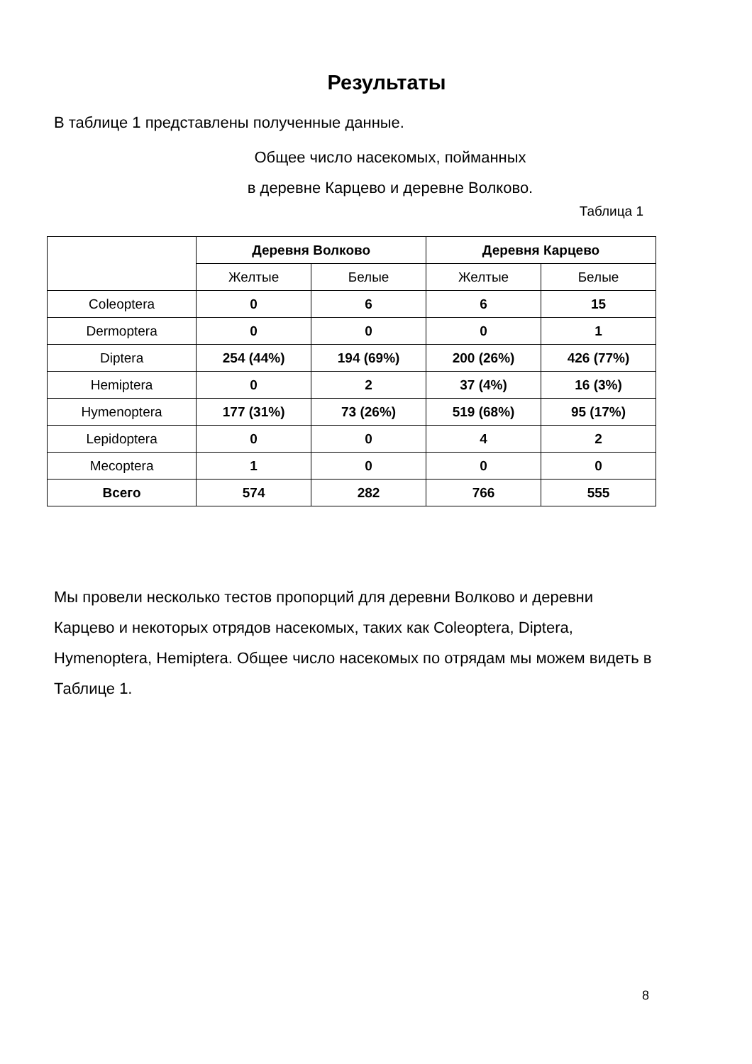Результаты
В таблице 1 представлены полученные данные.
Общее число насекомых, пойманных
в деревне Карцево и деревне Волково.
Таблица 1
| | Деревня Волково | | Деревня Карцево | |
| --- | --- | --- | --- | --- |
| | Желтые | Белые | Желтые | Белые |
| Coleoptera | 0 | 6 | 6 | 15 |
| Dermoptera | 0 | 0 | 0 | 1 |
| Diptera | 254 (44%) | 194 (69%) | 200 (26%) | 426 (77%) |
| Hemiptera | 0 | 2 | 37 (4%) | 16 (3%) |
| Hymenoptera | 177 (31%) | 73 (26%) | 519 (68%) | 95 (17%) |
| Lepidoptera | 0 | 0 | 4 | 2 |
| Mecoptera | 1 | 0 | 0 | 0 |
| Всего | 574 | 282 | 766 | 555 |
Мы провели несколько тестов пропорций для деревни Волково и деревни Карцево и некоторых отрядов насекомых, таких как Coleoptera, Diptera, Hymenoptera, Hemiptera. Общее число насекомых по отрядам мы можем видеть в Таблице 1.
8